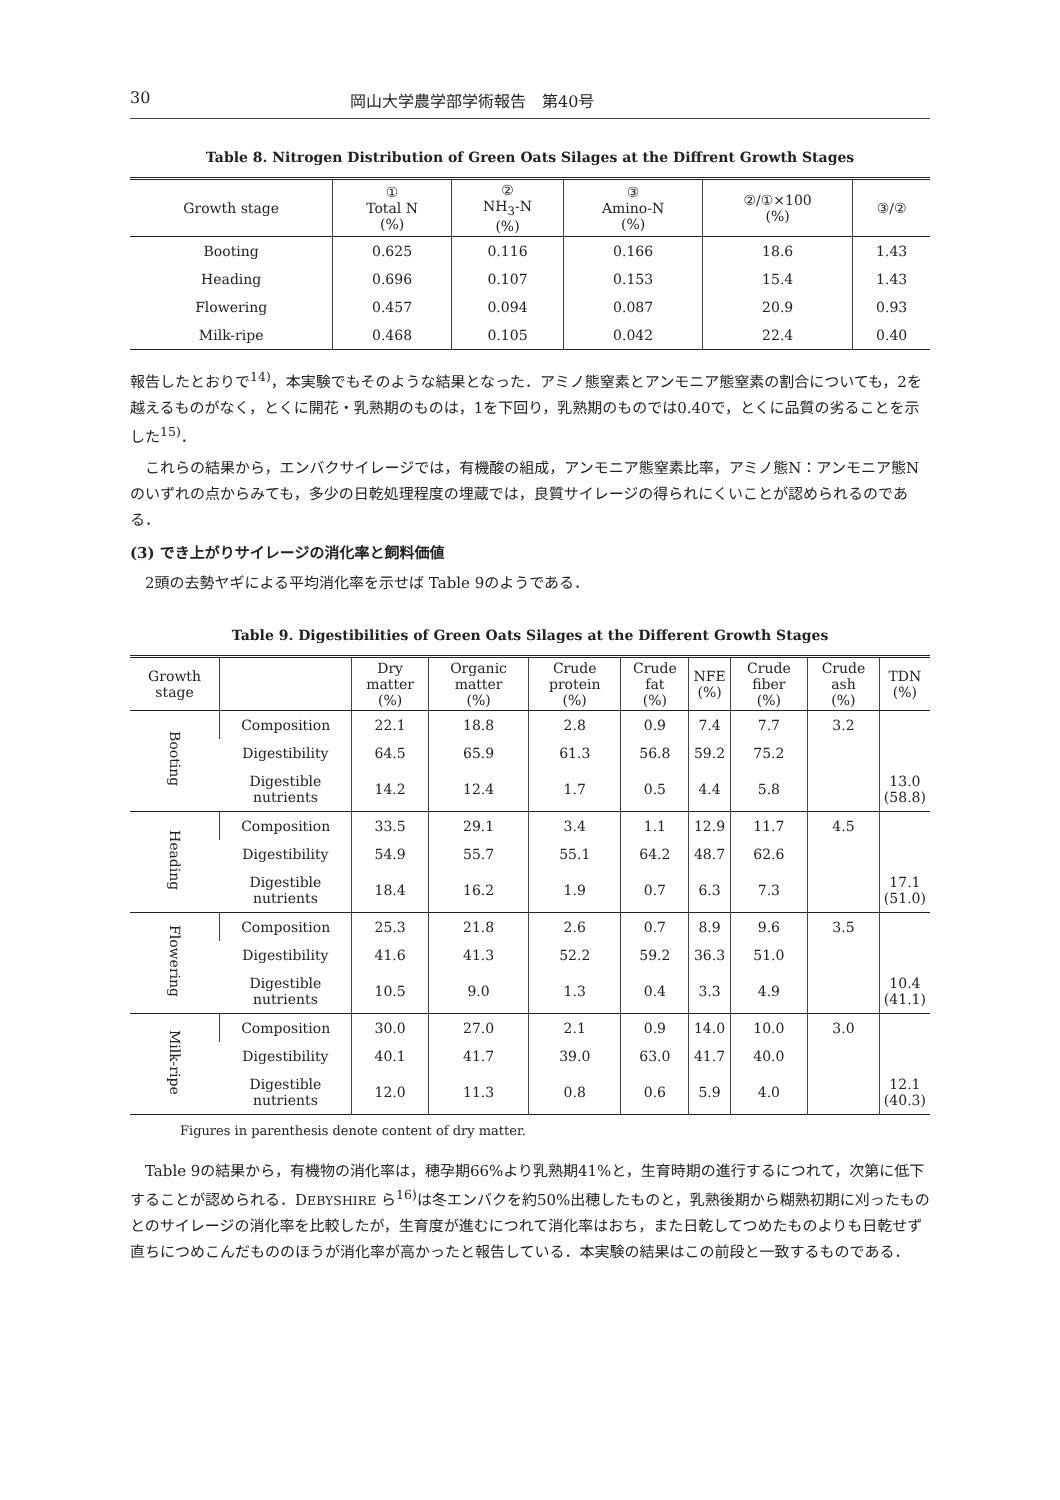30 岡山大学農学部学術報告　第40号
Table 8. Nitrogen Distribution of Green Oats Silages at the Diffrent Growth Stages
| Growth stage | ① Total N (%) | ② NH<sub>3</sub>-N (%) | ③ Amino-N (%) | ②/①×100 (%) | ③/② |
| --- | --- | --- | --- | --- | --- |
| Booting | 0.625 | 0.116 | 0.166 | 18.6 | 1.43 |
| Heading | 0.696 | 0.107 | 0.153 | 15.4 | 1.43 |
| Flowering | 0.457 | 0.094 | 0.087 | 20.9 | 0.93 |
| Milk-ripe | 0.468 | 0.105 | 0.042 | 22.4 | 0.40 |
報告したとおりで<sup>14)</sup>，本実験でもそのような結果となった．アミノ態窒素とアンモニア態窒素の割合についても，2を越えるものがなく，とくに開花・乳熟期のものは，1を下回り，乳熟期のものでは0.40で，とくに品質の劣ることを示した<sup>15)</sup>．
これらの結果から，エンバクサイレージでは，有機酸の組成，アンモニア態窒素比率，アミノ態N：アンモニア態Nのいずれの点からみても，多少の日乾処理程度の埋蔵では，良質サイレージの得られにくいことが認められるのである．
(3) でき上がりサイレージの消化率と飼料価値
2頭の去勢ヤギによる平均消化率を示せば Table 9のようである．
Table 9. Digestibilities of Green Oats Silages at the Different Growth Stages
| Growth stage | | Dry matter (%) | Organic matter (%) | Crude protein (%) | Crude fat (%) | NFE (%) | Crude fiber (%) | Crude ash (%) | TDN (%) |
| --- | --- | --- | --- | --- | --- | --- | --- | --- | --- |
| Booting | Composition | 22.1 | 18.8 | 2.8 | 0.9 | 7.4 | 7.7 | 3.2 | |
| | Digestibility | 64.5 | 65.9 | 61.3 | 56.8 | 59.2 | 75.2 | | |
| | Digestible nutrients | 14.2 | 12.4 | 1.7 | 0.5 | 4.4 | 5.8 | | 13.0 (58.8) |
| Heading | Composition | 33.5 | 29.1 | 3.4 | 1.1 | 12.9 | 11.7 | 4.5 | |
| | Digestibility | 54.9 | 55.7 | 55.1 | 64.2 | 48.7 | 62.6 | | |
| | Digestible nutrients | 18.4 | 16.2 | 1.9 | 0.7 | 6.3 | 7.3 | | 17.1 (51.0) |
| Flowering | Composition | 25.3 | 21.8 | 2.6 | 0.7 | 8.9 | 9.6 | 3.5 | |
| | Digestibility | 41.6 | 41.3 | 52.2 | 59.2 | 36.3 | 51.0 | | |
| | Digestible nutrients | 10.5 | 9.0 | 1.3 | 0.4 | 3.3 | 4.9 | | 10.4 (41.1) |
| Milk-ripe | Composition | 30.0 | 27.0 | 2.1 | 0.9 | 14.0 | 10.0 | 3.0 | |
| | Digestibility | 40.1 | 41.7 | 39.0 | 63.0 | 41.7 | 40.0 | | |
| | Digestible nutrients | 12.0 | 11.3 | 0.8 | 0.6 | 5.9 | 4.0 | | 12.1 (40.3) |
Figures in parenthesis denote content of dry matter.
Table 9の結果から，有機物の消化率は，穂孕期66%より乳熟期41%と，生育時期の進行するにつれて，次第に低下することが認められる．DEBYSHIRE ら<sup>16)</sup>は冬エンバクを約50%出穂したものと，乳熟後期から糊熟初期に刈ったものとのサイレージの消化率を比較したが，生育度が進むにつれて消化率はおち，また日乾してつめたものよりも日乾せず直ちにつめこんだもののほうが消化率が高かったと報告している．本実験の結果はこの前段と一致するものである．